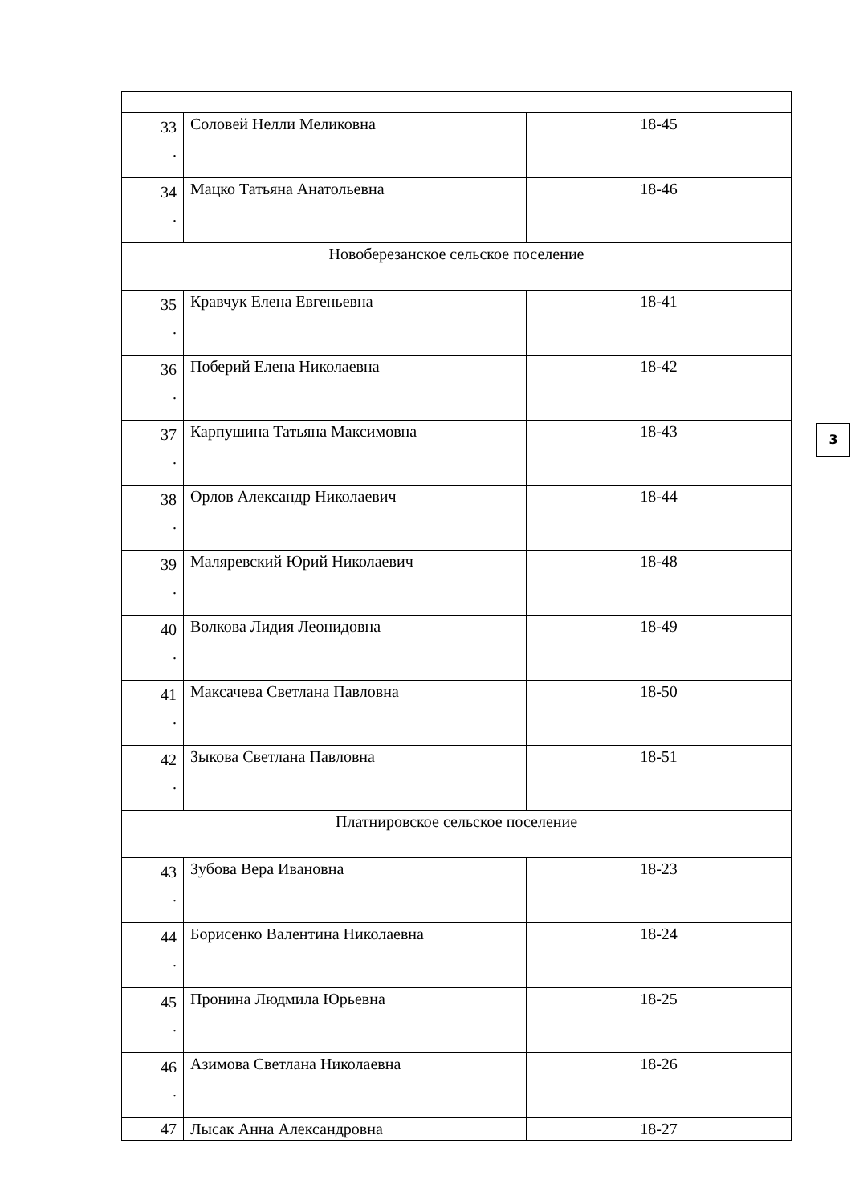| 33 . | Соловей Нелли Меликовна | 18-45 |
| 34 . | Мацко Татьяна Анатольевна | 18-46 |
| Новоберезанское сельское поселение | | |
| 35 . | Кравчук Елена Евгеньевна | 18-41 |
| 36 . | Поберий Елена Николаевна | 18-42 |
| 37 . | Карпушина Татьяна Максимовна | 18-43 |
| 38 . | Орлов Александр Николаевич | 18-44 |
| 39 . | Маляревский Юрий Николаевич | 18-48 |
| 40 . | Волкова Лидия Леонидовна | 18-49 |
| 41 . | Максачева Светлана Павловна | 18-50 |
| 42 . | Зыкова Светлана Павловна | 18-51 |
| Платнировское сельское поселение | | |
| 43 . | Зубова Вера Ивановна | 18-23 |
| 44 . | Борисенко Валентина Николаевна | 18-24 |
| 45 . | Пронина Людмила Юрьевна | 18-25 |
| 46 . | Азимова Светлана Николаевна | 18-26 |
| 47 | Лысак Анна Александровна | 18-27 |
3